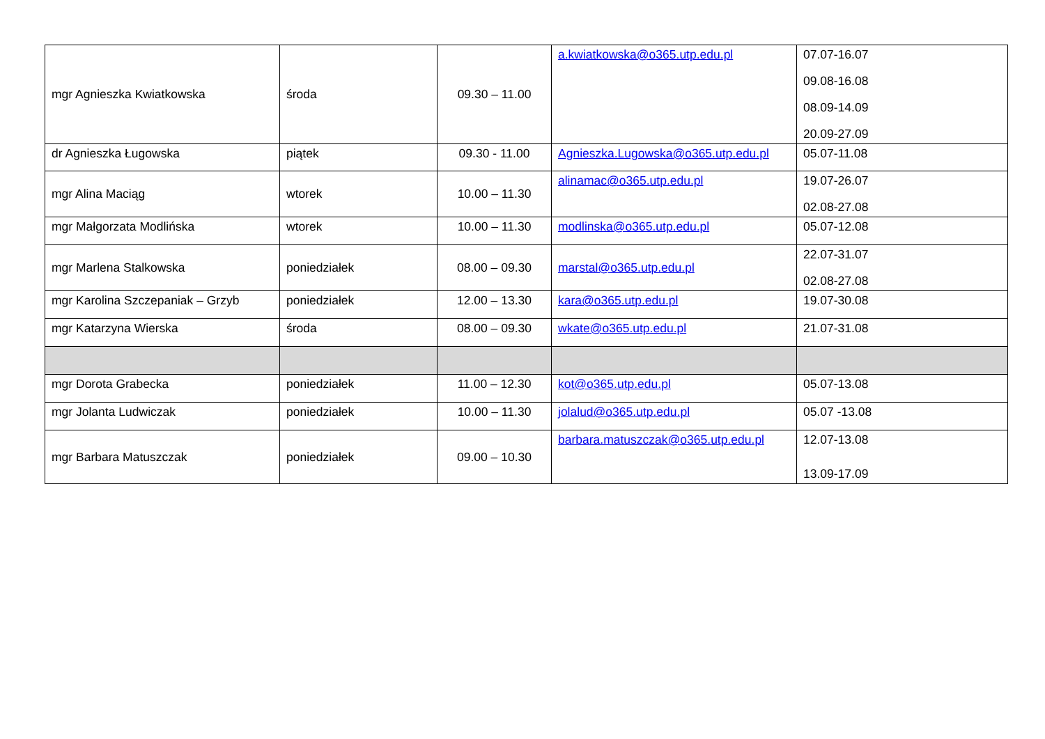| mgr Agnieszka Kwiatkowska | środa | 09.30 – 11.00 | a.kwiatkowska@o365.utp.edu.pl | 07.07-16.07 09.08-16.08 08.09-14.09 20.09-27.09 |
| dr Agnieszka Ługowska | piątek | 09.30 - 11.00 | Agnieszka.Lugowska@o365.utp.edu.pl | 05.07-11.08 |
| mgr Alina Maciąg | wtorek | 10.00 – 11.30 | alinamac@o365.utp.edu.pl | 19.07-26.07 02.08-27.08 |
| mgr Małgorzata Modlińska | wtorek | 10.00 – 11.30 | modlinska@o365.utp.edu.pl | 05.07-12.08 |
| mgr Marlena Stalkowska | poniedziałek | 08.00 – 09.30 | marstal@o365.utp.edu.pl | 22.07-31.07 02.08-27.08 |
| mgr Karolina Szczepaniak – Grzyb | poniedziałek | 12.00 – 13.30 | kara@o365.utp.edu.pl | 19.07-30.08 |
| mgr Katarzyna Wierska | środa | 08.00 – 09.30 | wkate@o365.utp.edu.pl | 21.07-31.08 |
| mgr Dorota Grabecka | poniedziałek | 11.00 – 12.30 | kot@o365.utp.edu.pl | 05.07-13.08 |
| mgr Jolanta Ludwiczak | poniedziałek | 10.00 – 11.30 | jolalud@o365.utp.edu.pl | 05.07 -13.08 |
| mgr Barbara Matuszczak | poniedziałek | 09.00 – 10.30 | barbara.matuszczak@o365.utp.edu.pl | 12.07-13.08 13.09-17.09 |